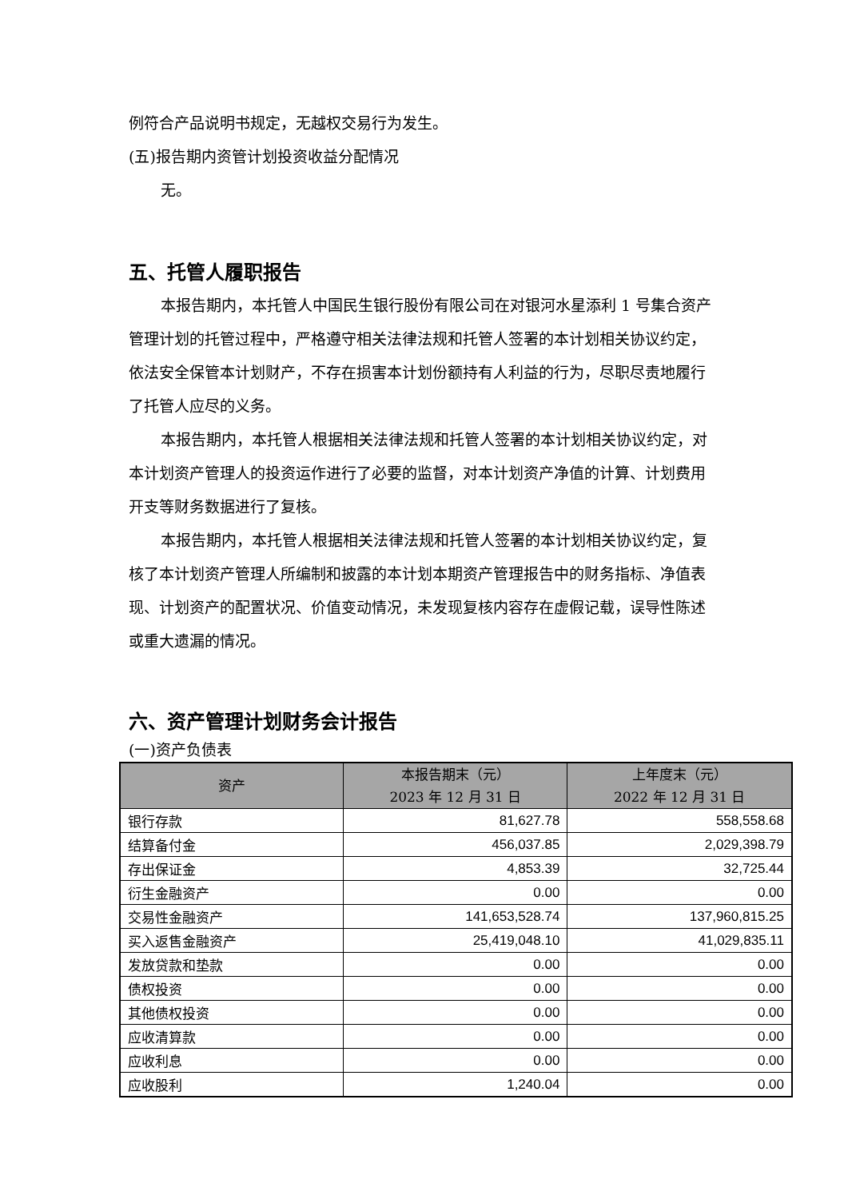例符合产品说明书规定，无越权交易行为发生。
(五)报告期内资管计划投资收益分配情况
无。
五、托管人履职报告
本报告期内，本托管人中国民生银行股份有限公司在对银河水星添利 1 号集合资产管理计划的托管过程中，严格遵守相关法律法规和托管人签署的本计划相关协议约定，依法安全保管本计划财产，不存在损害本计划份额持有人利益的行为，尽职尽责地履行了托管人应尽的义务。
本报告期内，本托管人根据相关法律法规和托管人签署的本计划相关协议约定，对本计划资产管理人的投资运作进行了必要的监督，对本计划资产净值的计算、计划费用开支等财务数据进行了复核。
本报告期内，本托管人根据相关法律法规和托管人签署的本计划相关协议约定，复核了本计划资产管理人所编制和披露的本计划本期资产管理报告中的财务指标、净值表现、计划资产的配置状况、价值变动情况，未发现复核内容存在虚假记载，误导性陈述或重大遗漏的情况。
六、资产管理计划财务会计报告
(一)资产负债表
| 资产 | 本报告期末（元） 2023 年 12 月 31 日 | 上年度末（元） 2022 年 12 月 31 日 |
| --- | --- | --- |
| 银行存款 | 81,627.78 | 558,558.68 |
| 结算备付金 | 456,037.85 | 2,029,398.79 |
| 存出保证金 | 4,853.39 | 32,725.44 |
| 衍生金融资产 | 0.00 | 0.00 |
| 交易性金融资产 | 141,653,528.74 | 137,960,815.25 |
| 买入返售金融资产 | 25,419,048.10 | 41,029,835.11 |
| 发放贷款和垫款 | 0.00 | 0.00 |
| 债权投资 | 0.00 | 0.00 |
| 其他债权投资 | 0.00 | 0.00 |
| 应收清算款 | 0.00 | 0.00 |
| 应收利息 | 0.00 | 0.00 |
| 应收股利 | 1,240.04 | 0.00 |